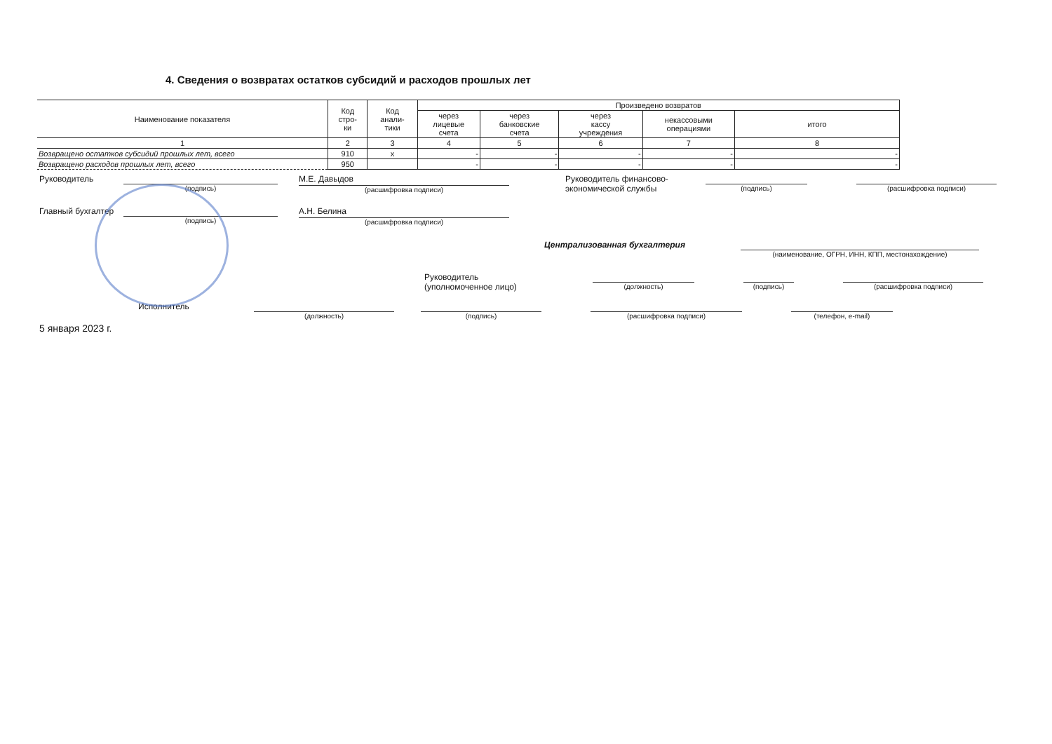4. Сведения о возвратах остатков субсидий и расходов прошлых лет
| Наименование показателя | Код стро- ки | Код анали- тики | Произведено возвратов | | | | |
| --- | --- | --- | --- | --- | --- | --- | --- |
| | | | через лицевые счета | через банковские счета | через кассу учреждения | некассовыми операциями | итого |
| 1 | 2 | 3 | 4 | 5 | 6 | 7 | 8 |
| Возвращено остатков субсидий прошлых лет, всего | 910 | x | - | - | - | - | - |
| Возвращено расходов прошлых лет, всего | 950 | | - | - | - | - | - |
Руководитель
(подпись)
М.Е. Давыдов
(расшифровка подписи)
Руководитель финансово-
экономической службы
(подпись) (расшифровка подписи)
Главный бухгалтер
(подпись)
А.Н. Белина
(расшифровка подписи)
Централизованная бухгалтерия
(наименование, ОГРН, ИНН, КПП, местонахождение)
Руководитель
(уполномоченное лицо)
(должность) (подпись) (расшифровка подписи)
Исполнитель
(должность) (подпись) (расшифровка подписи) (телефон, e-mail)
5 января 2023 г.